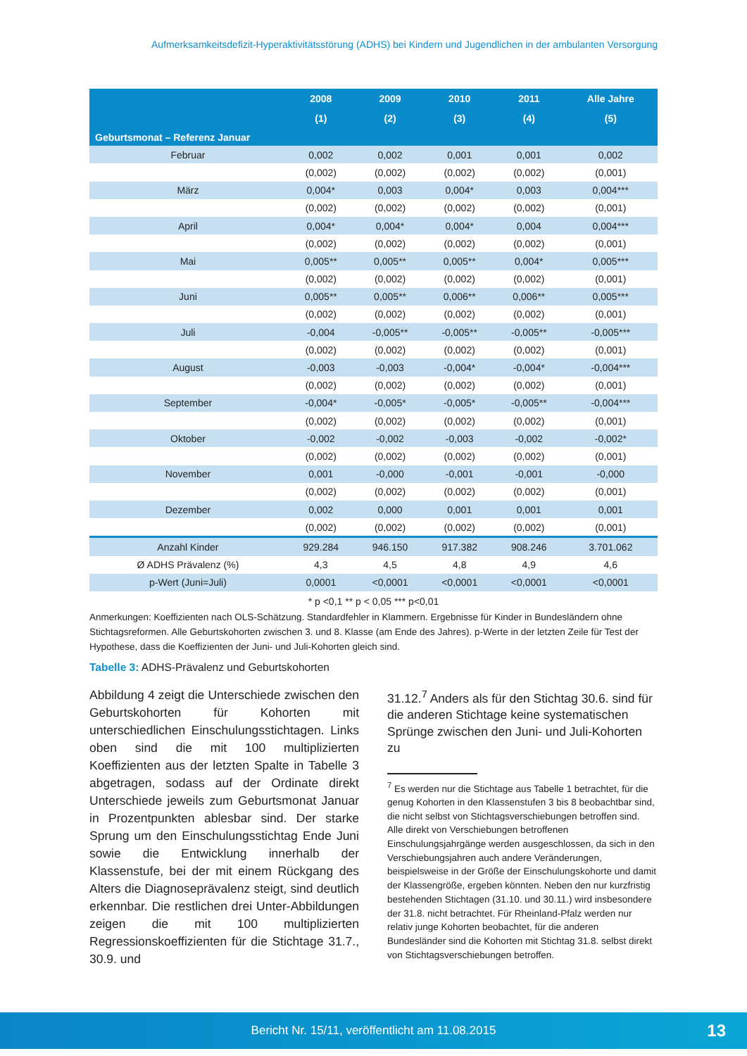Aufmerksamkeitsdefizit-Hyperaktivitätsstörung (ADHS) bei Kindern und Jugendlichen in der ambulanten Versorgung
| | 2008 | 2009 | 2010 | 2011 | Alle Jahre |
| --- | --- | --- | --- | --- | --- |
| | (1) | (2) | (3) | (4) | (5) |
| Geburtsmonat – Referenz Januar | | | | | |
| Februar | 0,002 | 0,002 | 0,001 | 0,001 | 0,002 |
| | (0,002) | (0,002) | (0,002) | (0,002) | (0,001) |
| März | 0,004* | 0,003 | 0,004* | 0,003 | 0,004*** |
| | (0,002) | (0,002) | (0,002) | (0,002) | (0,001) |
| April | 0,004* | 0,004* | 0,004* | 0,004 | 0,004*** |
| | (0,002) | (0,002) | (0,002) | (0,002) | (0,001) |
| Mai | 0,005** | 0,005** | 0,005** | 0,004* | 0,005*** |
| | (0,002) | (0,002) | (0,002) | (0,002) | (0,001) |
| Juni | 0,005** | 0,005** | 0,006** | 0,006** | 0,005*** |
| | (0,002) | (0,002) | (0,002) | (0,002) | (0,001) |
| Juli | -0,004 | -0,005** | -0,005** | -0,005** | -0,005*** |
| | (0,002) | (0,002) | (0,002) | (0,002) | (0,001) |
| August | -0,003 | -0,003 | -0,004* | -0,004* | -0,004*** |
| | (0,002) | (0,002) | (0,002) | (0,002) | (0,001) |
| September | -0,004* | -0,005* | -0,005* | -0,005** | -0,004*** |
| | (0,002) | (0,002) | (0,002) | (0,002) | (0,001) |
| Oktober | -0,002 | -0,002 | -0,003 | -0,002 | -0,002* |
| | (0,002) | (0,002) | (0,002) | (0,002) | (0,001) |
| November | 0,001 | -0,000 | -0,001 | -0,001 | -0,000 |
| | (0,002) | (0,002) | (0,002) | (0,002) | (0,001) |
| Dezember | 0,002 | 0,000 | 0,001 | 0,001 | 0,001 |
| | (0,002) | (0,002) | (0,002) | (0,002) | (0,001) |
| Anzahl Kinder | 929.284 | 946.150 | 917.382 | 908.246 | 3.701.062 |
| Ø ADHS Prävalenz (%) | 4,3 | 4,5 | 4,8 | 4,9 | 4,6 |
| p-Wert (Juni=Juli) | 0,0001 | <0,0001 | <0,0001 | <0,0001 | <0,0001 |
* p <0,1 ** p < 0,05 *** p<0,01
Anmerkungen: Koeffizienten nach OLS-Schätzung. Standardfehler in Klammern. Ergebnisse für Kinder in Bundesländern ohne Stichtagsreformen. Alle Geburtskohorten zwischen 3. und 8. Klasse (am Ende des Jahres). p-Werte in der letzten Zeile für Test der Hypothese, dass die Koeffizienten der Juni- und Juli-Kohorten gleich sind.
Tabelle 3: ADHS-Prävalenz und Geburtskohorten
Abbildung 4 zeigt die Unterschiede zwischen den Geburtskohorten für Kohorten mit unterschiedlichen Einschulungsstichtagen. Links oben sind die mit 100 multiplizierten Koeffizienten aus der letzten Spalte in Tabelle 3 abgetragen, sodass auf der Ordinate direkt Unterschiede jeweils zum Geburtsmonat Januar in Prozentpunkten ablesbar sind. Der starke Sprung um den Einschulungsstichtag Ende Juni sowie die Entwicklung innerhalb der Klassenstufe, bei der mit einem Rückgang des Alters die Diagnoseprävalenz steigt, sind deutlich erkennbar. Die restlichen drei Unter-Abbildungen zeigen die mit 100 multiplizierten Regressionskoeffizienten für die Stichtage 31.7., 30.9. und
31.12.<sup>7</sup> Anders als für den Stichtag 30.6. sind für die anderen Stichtage keine systematischen Sprünge zwischen den Juni- und Juli-Kohorten zu
<sup>7</sup> Es werden nur die Stichtage aus Tabelle 1 betrachtet, für die genug Kohorten in den Klassenstufen 3 bis 8 beobachtbar sind, die nicht selbst von Stichtagsverschiebungen betroffen sind. Alle direkt von Verschiebungen betroffenen Einschulungsjahrgänge werden ausgeschlossen, da sich in den Verschiebungsjahren auch andere Veränderungen, beispielsweise in der Größe der Einschulungskohorte und damit der Klassengröße, ergeben könnten. Neben den nur kurzfristig bestehenden Stichtagen (31.10. und 30.11.) wird insbesondere der 31.8. nicht betrachtet. Für Rheinland-Pfalz werden nur relativ junge Kohorten beobachtet, für die anderen Bundesländer sind die Kohorten mit Stichtag 31.8. selbst direkt von Stichtagsverschiebungen betroffen.
Bericht Nr. 15/11, veröffentlicht am 11.08.2015
13